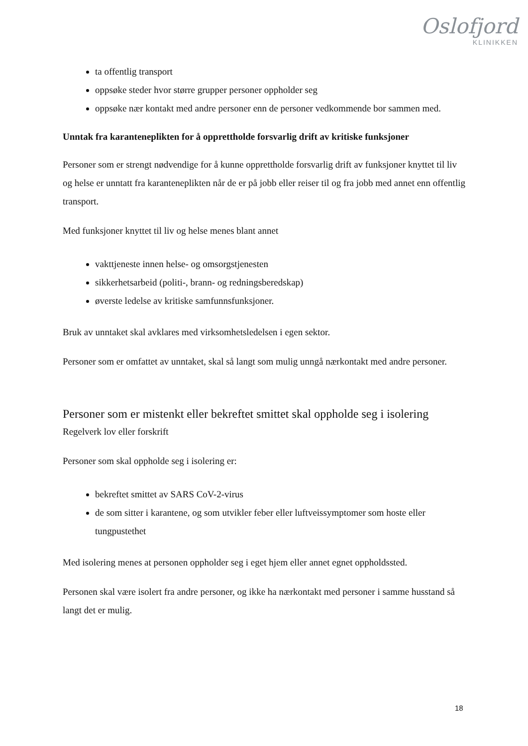Oslofjord
KLINIKKEN
ta offentlig transport
oppsøke steder hvor større grupper personer oppholder seg
oppsøke nær kontakt med andre personer enn de personer vedkommende bor sammen med.
Unntak fra karanteneplikten for å opprettholde forsvarlig drift av kritiske funksjoner
Personer som er strengt nødvendige for å kunne opprettholde forsvarlig drift av funksjoner knyttet til liv og helse er unntatt fra karanteneplikten når de er på jobb eller reiser til og fra jobb med annet enn offentlig transport.
Med funksjoner knyttet til liv og helse menes blant annet
vakttjeneste innen helse- og omsorgstjenesten
sikkerhetsarbeid (politi-, brann- og redningsberedskap)
øverste ledelse av kritiske samfunnsfunksjoner.
Bruk av unntaket skal avklares med virksomhetsledelsen i egen sektor.
Personer som er omfattet av unntaket, skal så langt som mulig unngå nærkontakt med andre personer.
Personer som er mistenkt eller bekreftet smittet skal oppholde seg i isolering
Regelverk lov eller forskrift
Personer som skal oppholde seg i isolering er:
bekreftet smittet av SARS CoV-2-virus
de som sitter i karantene, og som utvikler feber eller luftveissymptomer som hoste eller tungpustethet
Med isolering menes at personen oppholder seg i eget hjem eller annet egnet oppholdssted.
Personen skal være isolert fra andre personer, og ikke ha nærkontakt med personer i samme husstand så langt det er mulig.
18